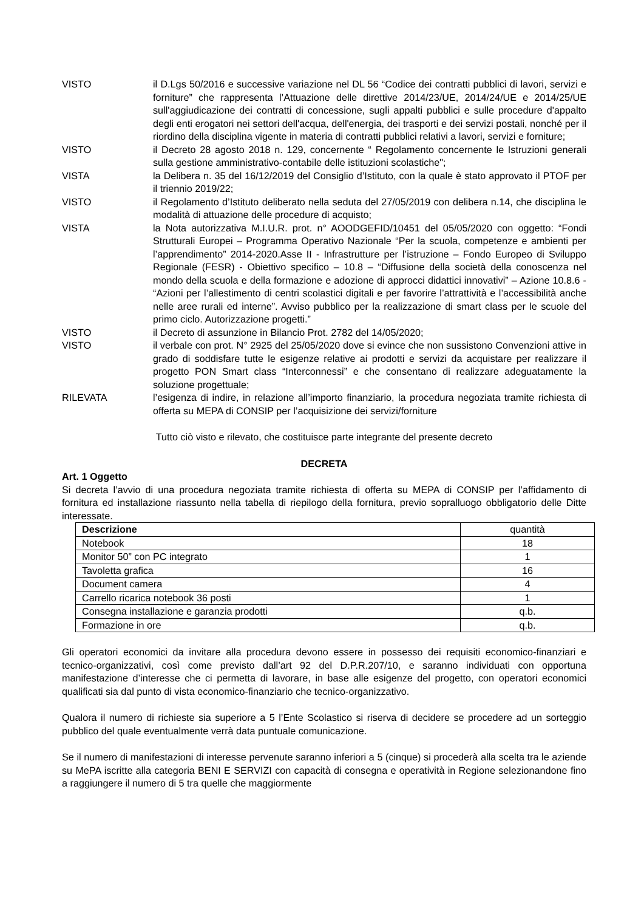VISTO il D.Lgs 50/2016 e successive variazione nel DL 56 “Codice dei contratti pubblici di lavori, servizi e forniture” che rappresenta l’Attuazione delle direttive 2014/23/UE, 2014/24/UE e 2014/25/UE sull'aggiudicazione dei contratti di concessione, sugli appalti pubblici e sulle procedure d'appalto degli enti erogatori nei settori dell'acqua, dell'energia, dei trasporti e dei servizi postali, nonché per il riordino della disciplina vigente in materia di contratti pubblici relativi a lavori, servizi e forniture;
VISTO il Decreto 28 agosto 2018 n. 129, concernente “ Regolamento concernente le Istruzioni generali sulla gestione amministrativo-contabile delle istituzioni scolastiche";
VISTA la Delibera n. 35 del 16/12/2019 del Consiglio d’Istituto, con la quale è stato approvato il PTOF per il triennio 2019/22;
VISTO il Regolamento d’Istituto deliberato nella seduta del 27/05/2019 con delibera n.14, che disciplina le modalità di attuazione delle procedure di acquisto;
VISTA la Nota autorizzativa M.I.U.R. prot. n° AOODGEFID/10451 del 05/05/2020 con oggetto: “Fondi Strutturali Europei – Programma Operativo Nazionale “Per la scuola, competenze e ambienti per l’apprendimento” 2014-2020.Asse II - Infrastrutture per l’istruzione – Fondo Europeo di Sviluppo Regionale (FESR) - Obiettivo specifico – 10.8 – “Diffusione della società della conoscenza nel mondo della scuola e della formazione e adozione di approcci didattici innovativi” – Azione 10.8.6 - “Azioni per l’allestimento di centri scolastici digitali e per favorire l’attrattività e l’accessibilità anche nelle aree rurali ed interne”. Avviso pubblico per la realizzazione di smart class per le scuole del primo ciclo. Autorizzazione progetti.”
VISTO il Decreto di assunzione in Bilancio Prot. 2782 del 14/05/2020;
VISTO il verbale con prot. N° 2925 del 25/05/2020 dove si evince che non sussistono Convenzioni attive in grado di soddisfare tutte le esigenze relative ai prodotti e servizi da acquistare per realizzare il progetto PON Smart class “Interconnessi” e che consentano di realizzare adeguatamente la soluzione progettuale;
RILEVATA l’esigenza di indire, in relazione all’importo finanziario, la procedura negoziata tramite richiesta di offerta su MEPA di CONSIP per l’acquisizione dei servizi/forniture
Tutto ciò visto e rilevato, che costituisce parte integrante del presente decreto
DECRETA
Art. 1 Oggetto
Si decreta l’avvio di una procedura negoziata tramite richiesta di offerta su MEPA di CONSIP per l’affidamento di fornitura ed installazione riassunto nella tabella di riepilogo della fornitura, previo sopralluogo obbligatorio delle Ditte interessate.
| Descrizione | quantità |
| --- | --- |
| Notebook | 18 |
| Monitor 50” con PC integrato | 1 |
| Tavoletta grafica | 16 |
| Document camera | 4 |
| Carrello ricarica notebook 36 posti | 1 |
| Consegna installazione e garanzia prodotti | q.b. |
| Formazione in ore | q.b. |
Gli operatori economici da invitare alla procedura devono essere in possesso dei requisiti economico-finanziari e tecnico-organizzativi, così come previsto dall’art 92 del D.P.R.207/10, e saranno individuati con opportuna manifestazione d’interesse che ci permetta di lavorare, in base alle esigenze del progetto, con operatori economici qualificati sia dal punto di vista economico-finanziario che tecnico-organizzativo.
Qualora il numero di richieste sia superiore a 5 l’Ente Scolastico si riserva di decidere se procedere ad un sorteggio pubblico del quale eventualmente verrà data puntuale comunicazione.
Se il numero di manifestazioni di interesse pervenute saranno inferiori a 5 (cinque) si procederà alla scelta tra le aziende su MePA iscritte alla categoria BENI E SERVIZI con capacità di consegna e operatività in Regione selezionandone fino a raggiungere il numero di 5 tra quelle che maggiormente